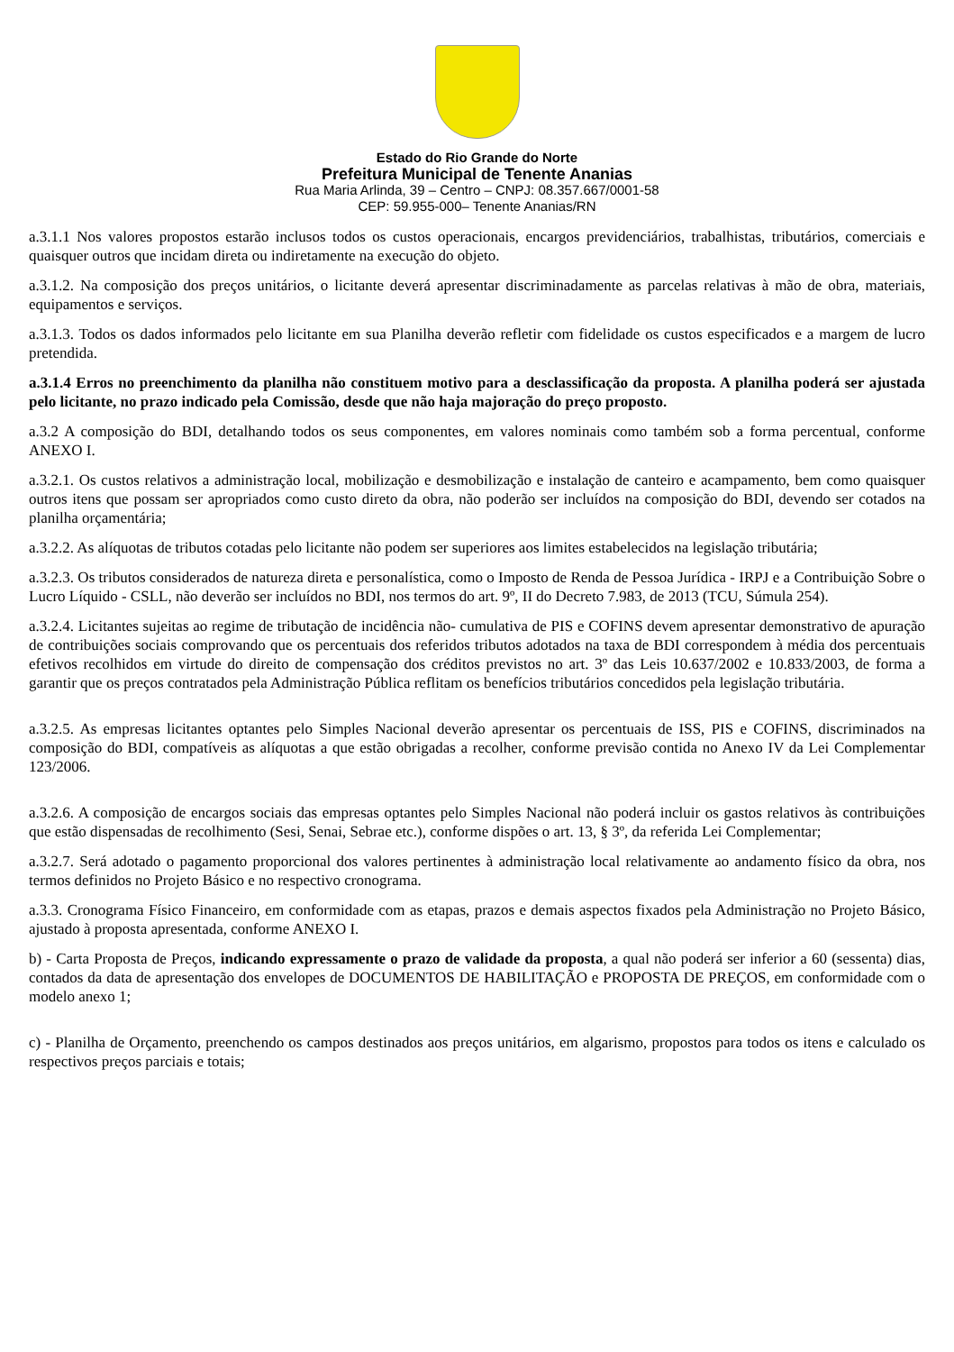Estado do Rio Grande do Norte
Prefeitura Municipal de Tenente Ananias
Rua Maria Arlinda, 39 – Centro – CNPJ: 08.357.667/0001-58
CEP: 59.955-000– Tenente Ananias/RN
a.3.1.1 Nos valores propostos estarão inclusos todos os custos operacionais, encargos previdenciários, trabalhistas, tributários, comerciais e quaisquer outros que incidam direta ou indiretamente na execução do objeto.
a.3.1.2. Na composição dos preços unitários, o licitante deverá apresentar discriminadamente as parcelas relativas à mão de obra, materiais, equipamentos e serviços.
a.3.1.3. Todos os dados informados pelo licitante em sua Planilha deverão refletir com fidelidade os custos especificados e a margem de lucro pretendida.
a.3.1.4 Erros no preenchimento da planilha não constituem motivo para a desclassificação da proposta. A planilha poderá ser ajustada pelo licitante, no prazo indicado pela Comissão, desde que não haja majoração do preço proposto.
a.3.2 A composição do BDI, detalhando todos os seus componentes, em valores nominais como também sob a forma percentual, conforme ANEXO I.
a.3.2.1. Os custos relativos a administração local, mobilização e desmobilização e instalação de canteiro e acampamento, bem como quaisquer outros itens que possam ser apropriados como custo direto da obra, não poderão ser incluídos na composição do BDI, devendo ser cotados na planilha orçamentária;
a.3.2.2. As alíquotas de tributos cotadas pelo licitante não podem ser superiores aos limites estabelecidos na legislação tributária;
a.3.2.3. Os tributos considerados de natureza direta e personalística, como o Imposto de Renda de Pessoa Jurídica - IRPJ e a Contribuição Sobre o Lucro Líquido - CSLL, não deverão ser incluídos no BDI, nos termos do art. 9º, II do Decreto 7.983, de 2013 (TCU, Súmula 254).
a.3.2.4. Licitantes sujeitas ao regime de tributação de incidência não- cumulativa de PIS e COFINS devem apresentar demonstrativo de apuração de contribuições sociais comprovando que os percentuais dos referidos tributos adotados na taxa de BDI correspondem à média dos percentuais efetivos recolhidos em virtude do direito de compensação dos créditos previstos no art. 3º das Leis 10.637/2002 e 10.833/2003, de forma a garantir que os preços contratados pela Administração Pública reflitam os benefícios tributários concedidos pela legislação tributária.
a.3.2.5. As empresas licitantes optantes pelo Simples Nacional deverão apresentar os percentuais de ISS, PIS e COFINS, discriminados na composição do BDI, compatíveis as alíquotas a que estão obrigadas a recolher, conforme previsão contida no Anexo IV da Lei Complementar 123/2006.
a.3.2.6. A composição de encargos sociais das empresas optantes pelo Simples Nacional não poderá incluir os gastos relativos às contribuições que estão dispensadas de recolhimento (Sesi, Senai, Sebrae etc.), conforme dispões o art. 13, § 3º, da referida Lei Complementar;
a.3.2.7. Será adotado o pagamento proporcional dos valores pertinentes à administração local relativamente ao andamento físico da obra, nos termos definidos no Projeto Básico e no respectivo cronograma.
a.3.3. Cronograma Físico Financeiro, em conformidade com as etapas, prazos e demais aspectos fixados pela Administração no Projeto Básico, ajustado à proposta apresentada, conforme ANEXO I.
b) - Carta Proposta de Preços, indicando expressamente o prazo de validade da proposta, a qual não poderá ser inferior a 60 (sessenta) dias, contados da data de apresentação dos envelopes de DOCUMENTOS DE HABILITAÇÃO e PROPOSTA DE PREÇOS, em conformidade com o modelo anexo 1;
c) - Planilha de Orçamento, preenchendo os campos destinados aos preços unitários, em algarismo, propostos para todos os itens e calculado os respectivos preços parciais e totais;